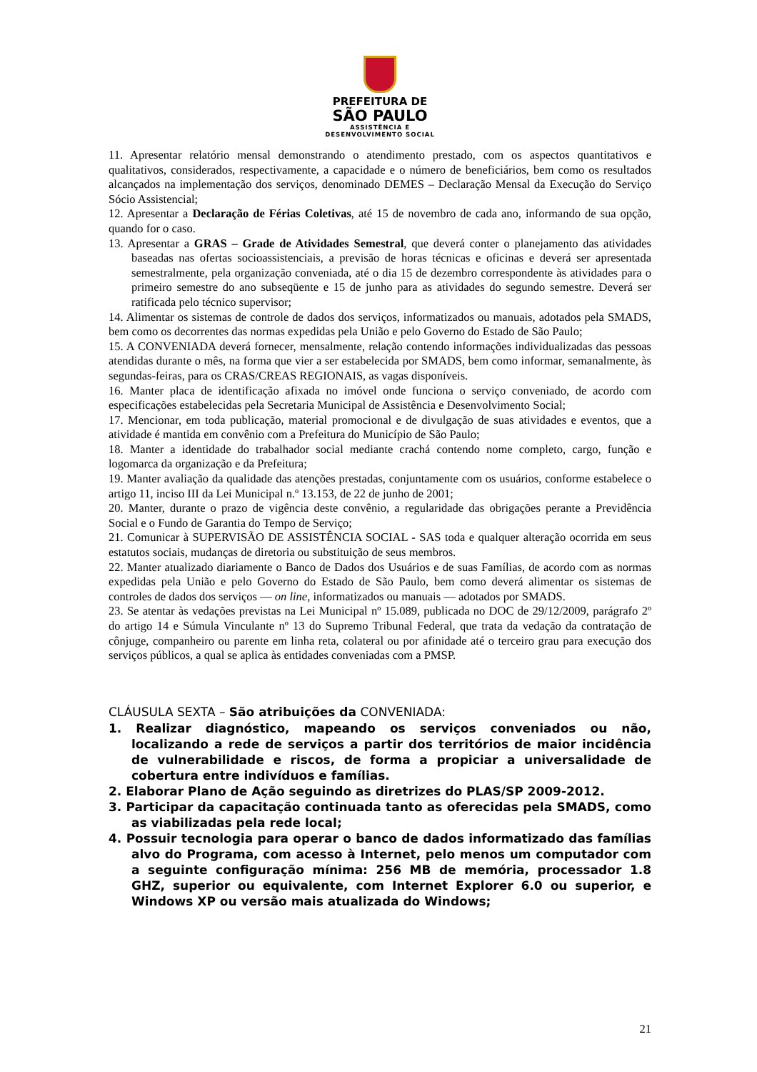PREFEITURA DE
SÃO PAULO
ASSISTÊNCIA E
DESENVOLVIMENTO SOCIAL
11. Apresentar relatório mensal demonstrando o atendimento prestado, com os aspectos quantitativos e qualitativos, considerados, respectivamente, a capacidade e o número de beneficiários, bem como os resultados alcançados na implementação dos serviços, denominado DEMES – Declaração Mensal da Execução do Serviço Sócio Assistencial;
12. Apresentar a Declaração de Férias Coletivas, até 15 de novembro de cada ano, informando de sua opção, quando for o caso.
13. Apresentar a GRAS – Grade de Atividades Semestral, que deverá conter o planejamento das atividades baseadas nas ofertas socioassistenciais, a previsão de horas técnicas e oficinas e deverá ser apresentada semestralmente, pela organização conveniada, até o dia 15 de dezembro correspondente às atividades para o primeiro semestre do ano subseqüente e 15 de junho para as atividades do segundo semestre. Deverá ser ratificada pelo técnico supervisor;
14. Alimentar os sistemas de controle de dados dos serviços, informatizados ou manuais, adotados pela SMADS, bem como os decorrentes das normas expedidas pela União e pelo Governo do Estado de São Paulo;
15. A CONVENIADA deverá fornecer, mensalmente, relação contendo informações individualizadas das pessoas atendidas durante o mês, na forma que vier a ser estabelecida por SMADS, bem como informar, semanalmente, às segundas-feiras, para os CRAS/CREAS REGIONAIS, as vagas disponíveis.
16. Manter placa de identificação afixada no imóvel onde funciona o serviço conveniado, de acordo com especificações estabelecidas pela Secretaria Municipal de Assistência e Desenvolvimento Social;
17. Mencionar, em toda publicação, material promocional e de divulgação de suas atividades e eventos, que a atividade é mantida em convênio com a Prefeitura do Município de São Paulo;
18. Manter a identidade do trabalhador social mediante crachá contendo nome completo, cargo, função e logomarca da organização e da Prefeitura;
19. Manter avaliação da qualidade das atenções prestadas, conjuntamente com os usuários, conforme estabelece o artigo 11, inciso III da Lei Municipal n.º 13.153, de 22 de junho de 2001;
20. Manter, durante o prazo de vigência deste convênio, a regularidade das obrigações perante a Previdência Social e o Fundo de Garantia do Tempo de Serviço;
21. Comunicar à SUPERVISÃO DE ASSISTÊNCIA SOCIAL - SAS toda e qualquer alteração ocorrida em seus estatutos sociais, mudanças de diretoria ou substituição de seus membros.
22. Manter atualizado diariamente o Banco de Dados dos Usuários e de suas Famílias, de acordo com as normas expedidas pela União e pelo Governo do Estado de São Paulo, bem como deverá alimentar os sistemas de controles de dados dos serviços — on line, informatizados ou manuais — adotados por SMADS.
23. Se atentar às vedações previstas na Lei Municipal nº 15.089, publicada no DOC de 29/12/2009, parágrafo 2º do artigo 14 e Súmula Vinculante nº 13 do Supremo Tribunal Federal, que trata da vedação da contratação de cônjuge, companheiro ou parente em linha reta, colateral ou por afinidade até o terceiro grau para execução dos serviços públicos, a qual se aplica às entidades conveniadas com a PMSP.
CLÁUSULA SEXTA – São atribuições da CONVENIADA:
1. Realizar diagnóstico, mapeando os serviços conveniados ou não, localizando a rede de serviços a partir dos territórios de maior incidência de vulnerabilidade e riscos, de forma a propiciar a universalidade de cobertura entre indivíduos e famílias.
2. Elaborar Plano de Ação seguindo as diretrizes do PLAS/SP 2009-2012.
3. Participar da capacitação continuada tanto as oferecidas pela SMADS, como as viabilizadas pela rede local;
4. Possuir tecnologia para operar o banco de dados informatizado das famílias alvo do Programa, com acesso à Internet, pelo menos um computador com a seguinte configuração mínima: 256 MB de memória, processador 1.8 GHZ, superior ou equivalente, com Internet Explorer 6.0 ou superior, e Windows XP ou versão mais atualizada do Windows;
21